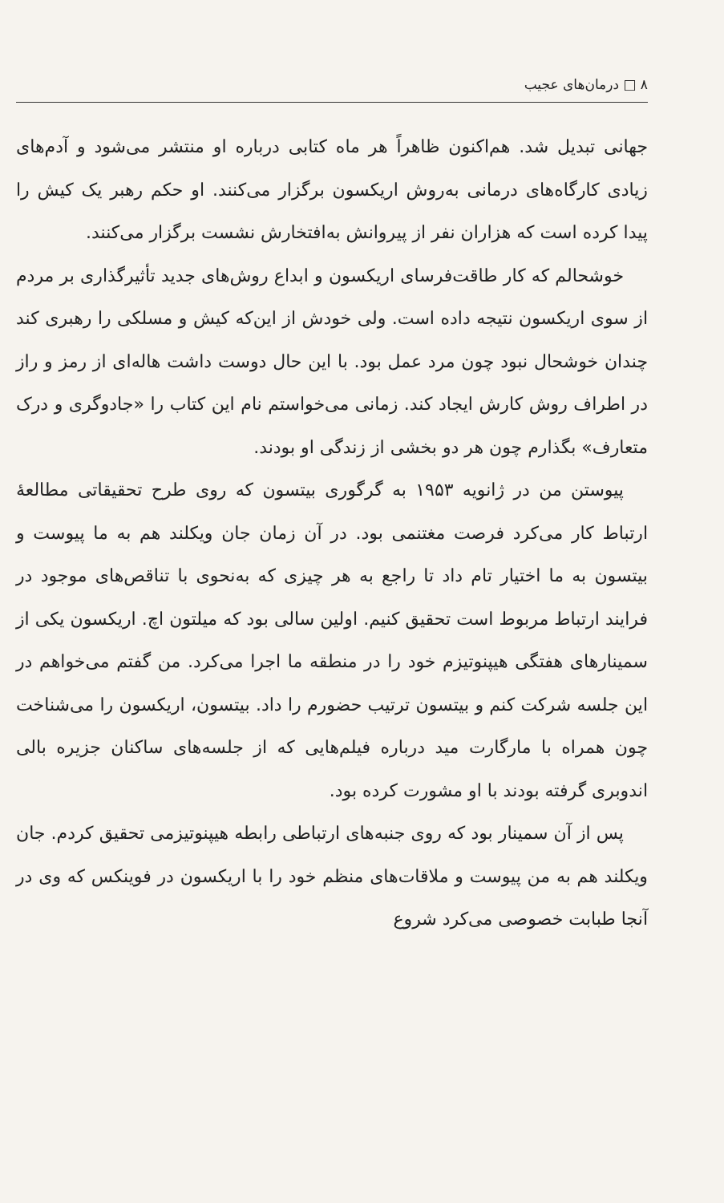۸ □ درمان‌های عجیب
جهانی تبدیل شد. هم‌اکنون ظاهراً هر ماه کتابی درباره او منتشر می‌شود و آدم‌های زیادی کارگاه‌های درمانی به‌روش اریکسون برگزار می‌کنند. او حکم رهبر یک کیش را پیدا کرده است که هزاران نفر از پیروانش به‌افتخارش نشست برگزار می‌کنند.
خوشحالم که کار طاقت‌فرسای اریکسون و ابداع روش‌های جدید تأثیرگذاری بر مردم از سوی اریکسون نتیجه داده است. ولی خودش از این‌که کیش و مسلکی را رهبری کند چندان خوشحال نبود چون مرد عمل بود. با این حال دوست داشت هاله‌ای از رمز و راز در اطراف روش کارش ایجاد کند. زمانی می‌خواستم نام این کتاب را «جادوگری و درک متعارف» بگذارم چون هر دو بخشی از زندگی او بودند.
پیوستن من در ژانویه ۱۹۵۳ به گرگوری بیتسون که روی طرح تحقیقاتی مطالعهٔ ارتباط کار می‌کرد فرصت مغتنمی بود. در آن زمان جان ویکلند هم به ما پیوست و بیتسون به ما اختیار تام داد تا راجع به هر چیزی که به‌نحوی با تناقص‌های موجود در فرایند ارتباط مربوط است تحقیق کنیم. اولین سالی بود که میلتون اچ. اریکسون یکی از سمینارهای هفتگی هیپنوتیزم خود را در منطقه ما اجرا می‌کرد. من گفتم می‌خواهم در این جلسه شرکت کنم و بیتسون ترتیب حضورم را داد. بیتسون، اریکسون را می‌شناخت چون همراه با مارگارت مید درباره فیلم‌هایی که از جلسه‌های ساکنان جزیره بالی اندوبری گرفته بودند با او مشورت کرده بود.
پس از آن سمینار بود که روی جنبه‌های ارتباطی رابطه هیپنوتیزمی تحقیق کردم. جان ویکلند هم به من پیوست و ملاقات‌های منظم خود را با اریکسون در فوینکس که وی در آنجا طبابت خصوصی می‌کرد شروع